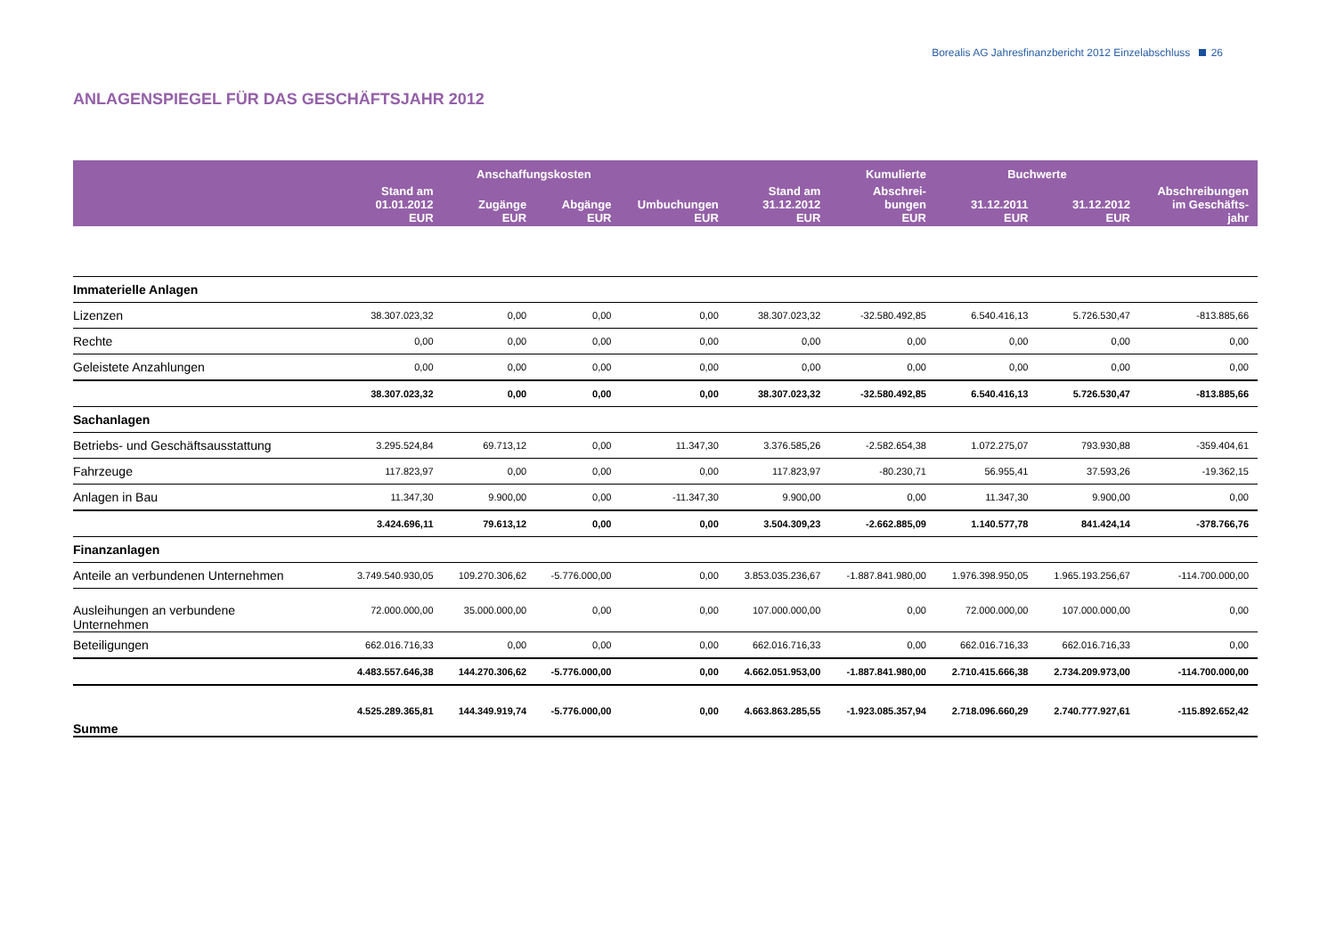Borealis AG Jahresfinanzbericht 2012 Einzelabschluss 26
ANLAGENSPIEGEL FÜR DAS GESCHÄFTSJAHR 2012
| | Anschaffungskosten | | | | | Kumulierte | Buchwerte | | |
| --- | --- | --- | --- | --- | --- | --- | --- | --- | --- |
| | Stand am 01.01.2012 EUR | Zugänge EUR | Abgänge EUR | Umbuchungen EUR | Stand am 31.12.2012 EUR | Abschrei- bungen EUR | 31.12.2011 EUR | 31.12.2012 EUR | Abschreibungen im Geschäfts- jahr |
| Immaterielle Anlagen | | | | | | | | | |
| Lizenzen | 38.307.023,32 | 0,00 | 0,00 | 0,00 | 38.307.023,32 | -32.580.492,85 | 6.540.416,13 | 5.726.530,47 | -813.885,66 |
| Rechte | 0,00 | 0,00 | 0,00 | 0,00 | 0,00 | 0,00 | 0,00 | 0,00 | 0,00 |
| Geleistete Anzahlungen | 0,00 | 0,00 | 0,00 | 0,00 | 0,00 | 0,00 | 0,00 | 0,00 | 0,00 |
| | 38.307.023,32 | 0,00 | 0,00 | 0,00 | 38.307.023,32 | -32.580.492,85 | 6.540.416,13 | 5.726.530,47 | -813.885,66 |
| Sachanlagen | | | | | | | | | |
| Betriebs- und Geschäftsausstattung | 3.295.524,84 | 69.713,12 | 0,00 | 11.347,30 | 3.376.585,26 | -2.582.654,38 | 1.072.275,07 | 793.930,88 | -359.404,61 |
| Fahrzeuge | 117.823,97 | 0,00 | 0,00 | 0,00 | 117.823,97 | -80.230,71 | 56.955,41 | 37.593,26 | -19.362,15 |
| Anlagen in Bau | 11.347,30 | 9.900,00 | 0,00 | -11.347,30 | 9.900,00 | 0,00 | 11.347,30 | 9.900,00 | 0,00 |
| | 3.424.696,11 | 79.613,12 | 0,00 | 0,00 | 3.504.309,23 | -2.662.885,09 | 1.140.577,78 | 841.424,14 | -378.766,76 |
| Finanzanlagen | | | | | | | | | |
| Anteile an verbundenen Unternehmen | 3.749.540.930,05 | 109.270.306,62 | -5.776.000,00 | 0,00 | 3.853.035.236,67 | -1.887.841.980,00 | 1.976.398.950,05 | 1.965.193.256,67 | -114.700.000,00 |
| Ausleihungen an verbundene Unternehmen | 72.000.000,00 | 35.000.000,00 | 0,00 | 0,00 | 107.000.000,00 | 0,00 | 72.000.000,00 | 107.000.000,00 | 0,00 |
| Beteiligungen | 662.016.716,33 | 0,00 | 0,00 | 0,00 | 662.016.716,33 | 0,00 | 662.016.716,33 | 662.016.716,33 | 0,00 |
| | 4.483.557.646,38 | 144.270.306,62 | -5.776.000,00 | 0,00 | 4.662.051.953,00 | -1.887.841.980,00 | 2.710.415.666,38 | 2.734.209.973,00 | -114.700.000,00 |
| Summe | 4.525.289.365,81 | 144.349.919,74 | -5.776.000,00 | 0,00 | 4.663.863.285,55 | -1.923.085.357,94 | 2.718.096.660,29 | 2.740.777.927,61 | -115.892.652,42 |